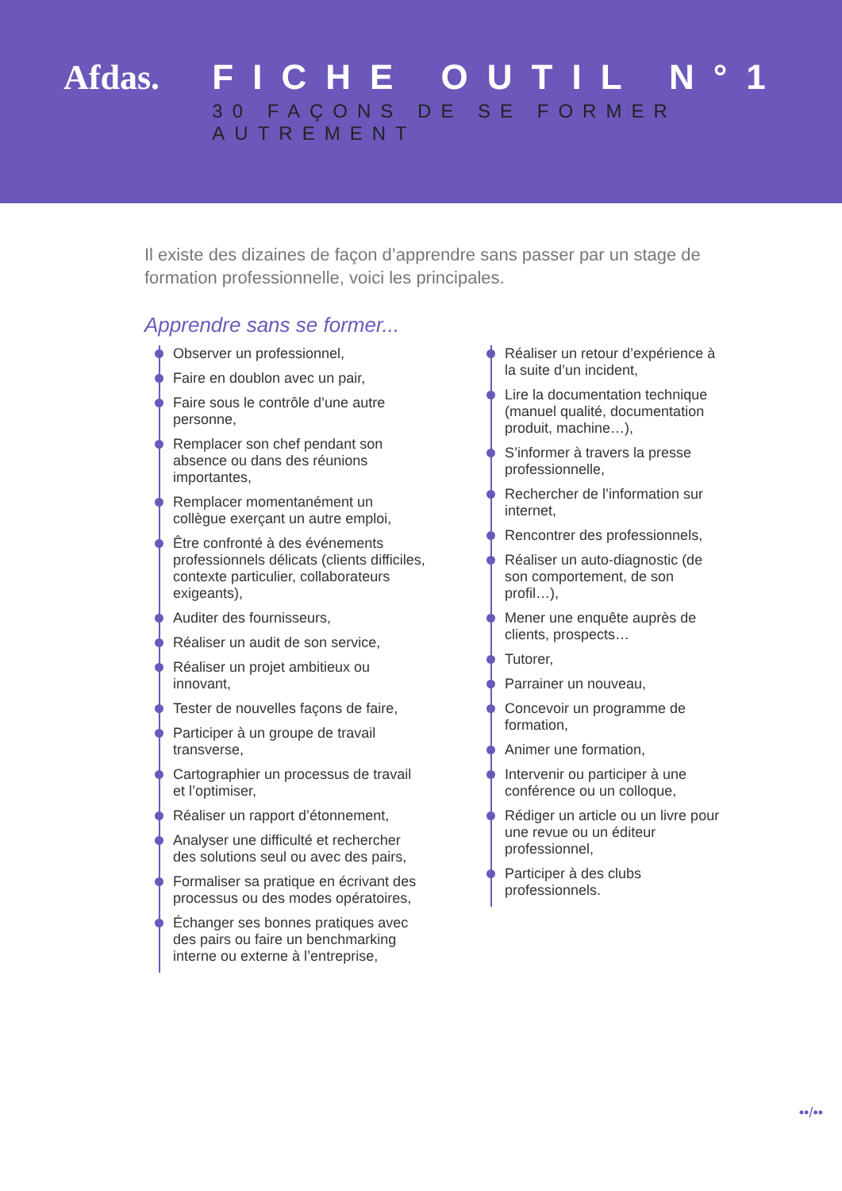Afdas. FICHE OUTIL N°1
30 FAÇONS DE SE FORMER AUTREMENT
Il existe des dizaines de façon d’apprendre sans passer par un stage de formation professionnelle, voici les principales.
Apprendre sans se former...
Observer un professionnel,
Faire en doublon avec un pair,
Faire sous le contrôle d’une autre personne,
Remplacer son chef pendant son absence ou dans des réunions importantes,
Remplacer momentanément un collègue exerçant un autre emploi,
Être confronté à des événements professionnels délicats (clients difficiles, contexte particulier, collaborateurs exigeants),
Auditer des fournisseurs,
Réaliser un audit de son service,
Réaliser un projet ambitieux ou innovant,
Tester de nouvelles façons de faire,
Participer à un groupe de travail transverse,
Cartographier un processus de travail et l’optimiser,
Réaliser un rapport d’étonnement,
Analyser une difficulté et rechercher des solutions seul ou avec des pairs,
Formaliser sa pratique en écrivant des processus ou des modes opératoires,
Échanger ses bonnes pratiques avec des pairs ou faire un benchmarking interne ou externe à l’entreprise,
Réaliser un retour d’expérience à la suite d’un incident,
Lire la documentation technique (manuel qualité, documentation produit, machine…),
S’informer à travers la presse professionnelle,
Rechercher de l’information sur internet,
Rencontrer des professionnels,
Réaliser un auto-diagnostic (de son comportement, de son profil…),
Mener une enquête auprès de clients, prospects…
Tutorer,
Parrainer un nouveau,
Concevoir un programme de formation,
Animer une formation,
Intervenir ou participer à une conférence ou un colloque,
Rédiger un article ou un livre pour une revue ou un éditeur professionnel,
Participer à des clubs professionnels.
••/••